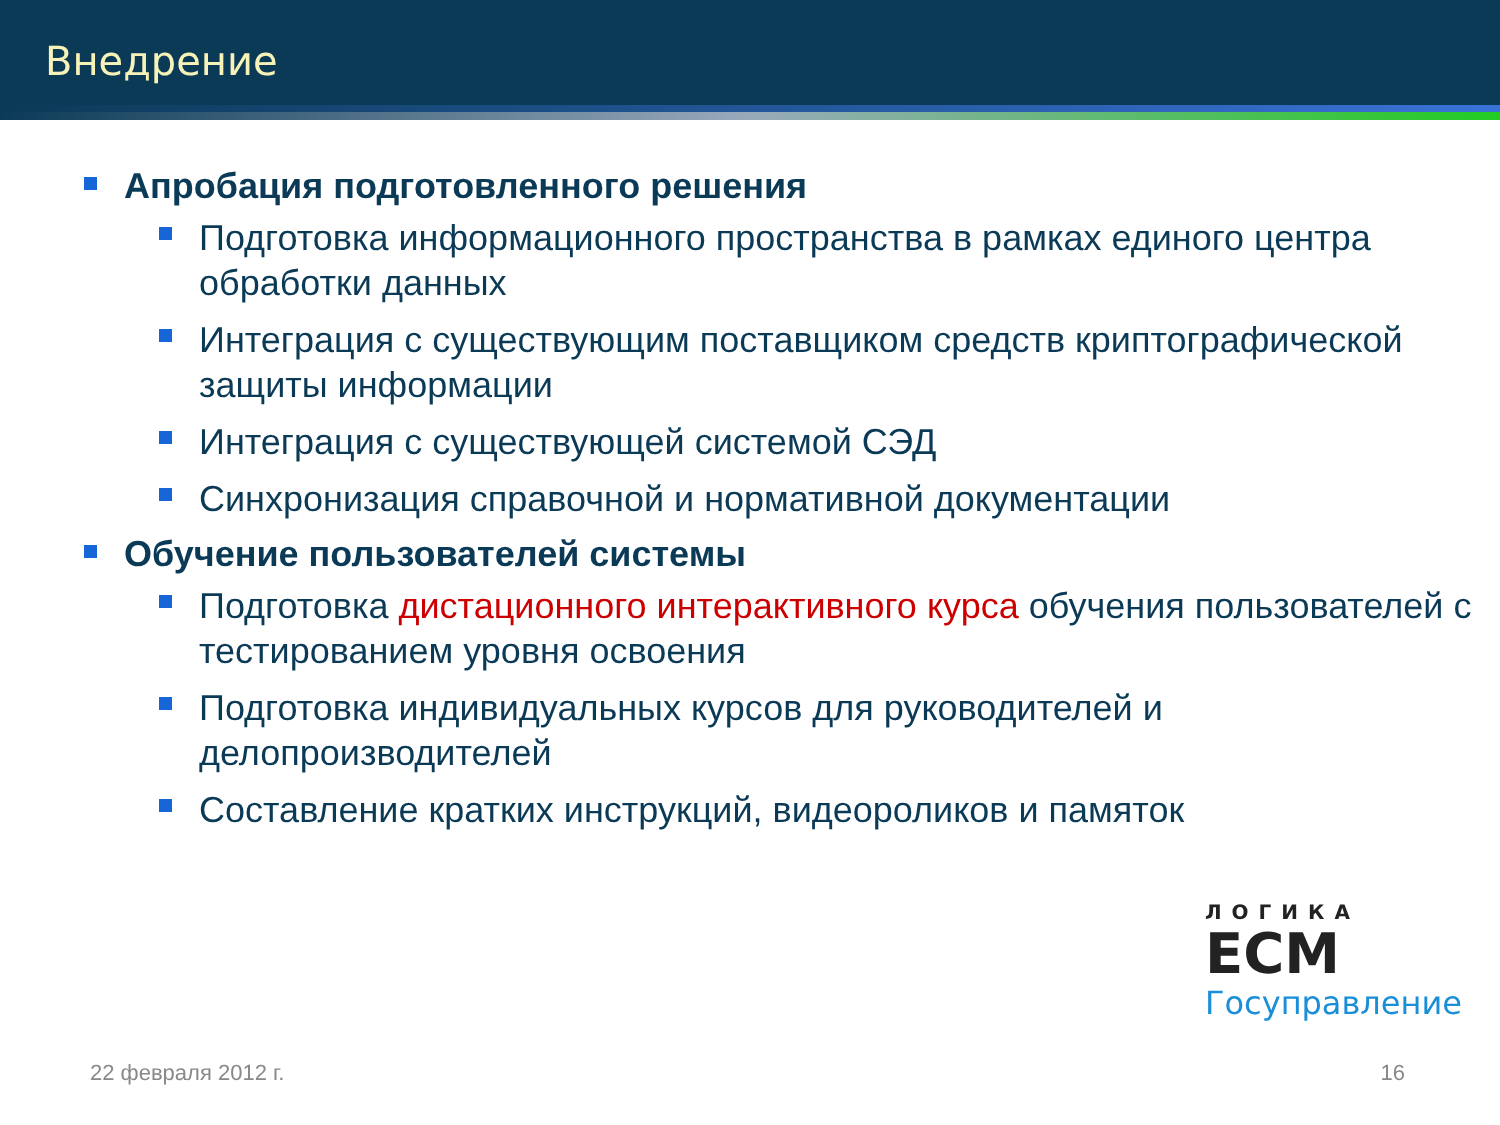Внедрение
Апробация подготовленного решения
Подготовка информационного пространства в рамках единого центра обработки данных
Интеграция с существующим поставщиком средств криптографической защиты информации
Интеграция с существующей системой СЭД
Синхронизация справочной и нормативной документации
Обучение пользователей системы
Подготовка дистационного интерактивного курса обучения пользователей с тестированием уровня освоения
Подготовка индивидуальных курсов для руководителей и делопроизводителей
Составление кратких инструкций, видеороликов и памяток
ЛОГИКА
ECM
Госуправление
22 февраля 2012 г. 16